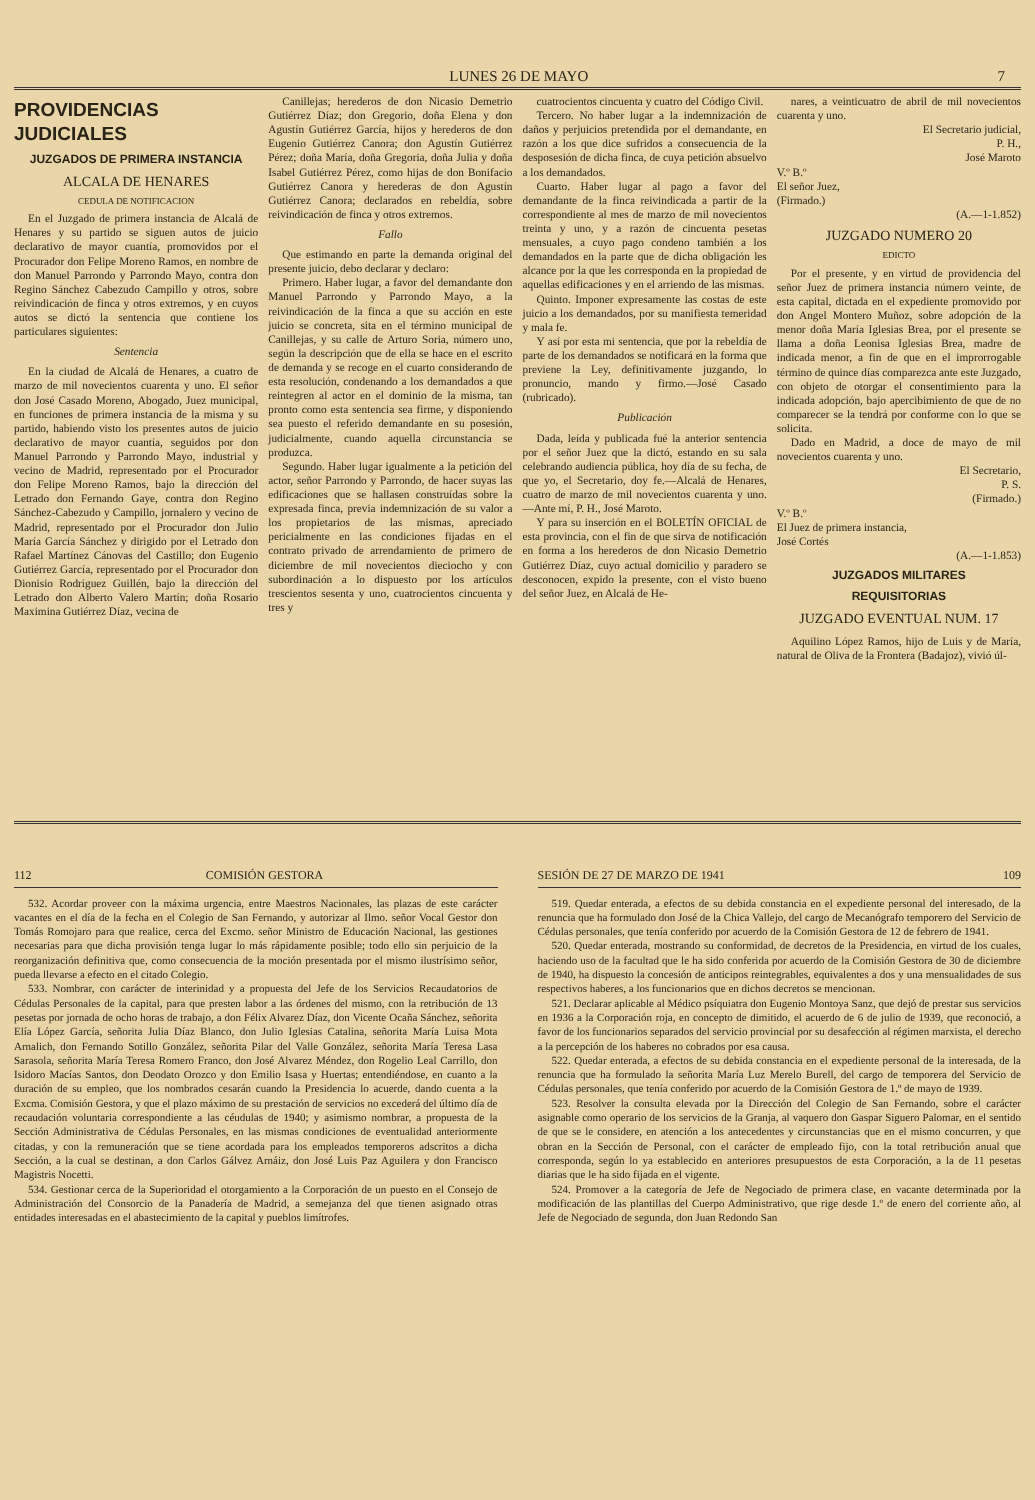LUNES 26 DE MAYO 7
PROVIDENCIAS JUDICIALES
JUZGADOS DE PRIMERA INSTANCIA
ALCALA DE HENARES
CEDULA DE NOTIFICACION
En el Juzgado de primera instancia de Alcalá de Henares y su partido se siguen autos de juicio declarativo de mayor cuantía, promovidos por el Procurador don Felipe Moreno Ramos, en nombre de don Manuel Parrondo y Parrondo Mayo, contra don Regino Sánchez Cabezudo Campillo y otros, sobre reivindicación de finca y otros extremos, y en cuyos autos se dictó la sentencia que contiene los particulares siguientes:
Sentencia
En la ciudad de Alcalá de Henares, a cuatro de marzo de mil novecientos cuarenta y uno. El señor don José Casado Moreno, Abogado, Juez municipal, en funciones de primera instancia de la misma y su partido, habiendo visto los presentes autos de juicio declarativo de mayor cuantía, seguidos por don Manuel Parrondo y Parrondo Mayo, industrial y vecino de Madrid, representado por el Procurador don Felipe Moreno Ramos, bajo la dirección del Letrado don Fernando Gaye, contra don Regino Sánchez-Cabezudo y Campillo, jornalero y vecino de Madrid, representado por el Procurador don Julio María García Sánchez y dirigido por el Letrado don Rafael Martínez Cánovas del Castillo; don Eugenio Gutiérrez García, representado por el Procurador don Dionisio Rodríguez Guillén, bajo la dirección del Letrado don Alberto Valero Martín; doña Rosario Maximina Gutiérrez Díaz, vecina de
Canillejas; herederos de don Nicasio Demetrio Gutiérrez Díaz; don Gregorio, doña Elena y don Agustín Gutiérrez García, hijos y herederos de don Eugenio Gutiérrez Canora; don Agustín Gutiérrez Pérez; doña María, doña Gregoria, doña Julia y doña Isabel Gutiérrez Pérez, como hijas de don Bonifacio Gutiérrez Canora y herederas de don Agustín Gutiérrez Canora; declarados en rebeldía, sobre reivindicación de finca y otros extremos.
Fallo
Que estimando en parte la demanda original del presente juicio, debo declarar y declaro:
Primero. Haber lugar, a favor del demandante don Manuel Parrondo y Parrondo Mayo, a la reivindicación de la finca a que su acción en este juicio se concreta, sita en el término municipal de Canillejas, y su calle de Arturo Soria, número uno, según la descripción que de ella se hace en el escrito de demanda y se recoge en el cuarto considerando de esta resolución, condenando a los demandados a que reintegren al actor en el dominio de la misma, tan pronto como esta sentencia sea firme, y disponiendo sea puesto el referido demandante en su posesión, judicialmente, cuando aquella circunstancia se produzca.
Segundo. Haber lugar igualmente a la petición del actor, señor Parrondo y Parrondo, de hacer suyas las edificaciones que se hallasen construídas sobre la expresada finca, previa indemnización de su valor a los propietarios de las mismas, apreciado pericialmente en las condiciones fijadas en el contrato privado de arrendamiento de primero de diciembre de mil novecientos dieciocho y con subordinación a lo dispuesto por los artículos trescientos sesenta y uno, cuatrocientos cincuenta y tres y
cuatrocientos cincuenta y cuatro del Código Civil.
Tercero. No haber lugar a la indemnización de daños y perjuicios pretendida por el demandante, en razón a los que dice sufridos a consecuencia de la desposesión de dicha finca, de cuya petición absuelvo a los demandados.
Cuarto. Haber lugar al pago a favor del demandante de la finca reivindicada a partir de la correspondiente al mes de marzo de mil novecientos treinta y uno, y a razón de cincuenta pesetas mensuales, a cuyo pago condeno también a los demandados en la parte que de dicha obligación les alcance por la que les corresponda en la propiedad de aquellas edificaciones y en el arriendo de las mismas.
Quinto. Imponer expresamente las costas de este juicio a los demandados, por su manifiesta temeridad y mala fe.
Y así por esta mi sentencia, que por la rebeldía de parte de los demandados se notificará en la forma que previene la Ley, definitivamente juzgando, lo pronuncio, mando y firmo.—José Casado (rubricado).
Publicación
Dada, leída y publicada fué la anterior sentencia por el señor Juez que la dictó, estando en su sala celebrando audiencia pública, hoy día de su fecha, de que yo, el Secretario, doy fe.—Alcalá de Henares, cuatro de marzo de mil novecientos cuarenta y uno.—Ante mí, P. H., José Maroto.
Y para su inserción en el BOLETÍN OFICIAL de esta provincia, con el fin de que sirva de notificación en forma a los herederos de don Nicasio Demetrio Gutiérrez Díaz, cuyo actual domicilio y paradero se desconocen, expido la presente, con el visto bueno del señor Juez, en Alcalá de He-
nares, a veinticuatro de abril de mil novecientos cuarenta y uno.
El Secretario judicial,
P. H.,
José Maroto
V.º B.º
El señor Juez,
(Firmado.)
(A.—1-1.852)
JUZGADO NUMERO 20
EDICTO
Por el presente, y en virtud de providencia del señor Juez de primera instancia número veinte, de esta capital, dictada en el expediente promovido por don Angel Montero Muñoz, sobre adopción de la menor doña María Iglesias Brea, por el presente se llama a doña Leonisa Iglesias Brea, madre de indicada menor, a fin de que en el improrrogable término de quince días comparezca ante este Juzgado, con objeto de otorgar el consentimiento para la indicada adopción, bajo apercibimiento de que de no comparecer se la tendrá por conforme con lo que se solicita.
Dado en Madrid, a doce de mayo de mil novecientos cuarenta y uno.
El Secretario,
P. S.
(Firmado.)
V.º B.º
El Juez de primera instancia,
José Cortés
(A.—1-1.853)
JUZGADOS MILITARES
REQUISITORIAS
JUZGADO EVENTUAL NUM. 17
Aquilino López Ramos, hijo de Luis y de María, natural de Oliva de la Frontera (Badajoz), vivió úl-
112 COMISIÓN GESTORA
532. Acordar proveer con la máxima urgencia, entre Maestros Nacionales, las plazas de este carácter vacantes en el día de la fecha en el Colegio de San Fernando, y autorizar al Ilmo. señor Vocal Gestor don Tomás Romojaro para que realice, cerca del Excmo. señor Ministro de Educación Nacional, las gestiones necesarias para que dicha provisión tenga lugar lo más rápidamente posible; todo ello sin perjuicio de la reorganización definitiva que, como consecuencia de la moción presentada por el mismo ilustrísimo señor, pueda llevarse a efecto en el citado Colegio.
533. Nombrar, con carácter de interinidad y a propuesta del Jefe de los Servicios Recaudatorios de Cédulas Personales de la capital, para que presten labor a las órdenes del mismo, con la retribución de 13 pesetas por jornada de ocho horas de trabajo, a don Félix Alvarez Díaz, don Vicente Ocaña Sánchez, señorita Elía López García, señorita Julia Díaz Blanco, don Julio Iglesias Catalina, señorita María Luisa Mota Arnalich, don Fernando Sotillo González, señorita Pilar del Valle González, señorita María Teresa Lasa Sarasola, señorita María Teresa Romero Franco, don José Alvarez Méndez, don Rogelio Leal Carrillo, don Isidoro Macías Santos, don Deodato Orozco y don Emilio Isasa y Huertas; entendiéndose, en cuanto a la duración de su empleo, que los nombrados cesarán cuando la Presidencia lo acuerde, dando cuenta a la Excma. Comisión Gestora, y que el plazo máximo de su prestación de servicios no excederá del último día de recaudación voluntaria correspondiente a las céudulas de 1940; y asimismo nombrar, a propuesta de la Sección Administrativa de Cédulas Personales, en las mismas condiciones de eventualidad anteriormente citadas, y con la remuneración que se tiene acordada para los empleados temporeros adscritos a dicha Sección, a la cual se destinan, a don Carlos Gálvez Arnáiz, don José Luis Paz Aguilera y don Francisco Magistris Nocetti.
534. Gestionar cerca de la Superioridad el otorgamiento a la Corporación de un puesto en el Consejo de Administración del Consorcio de la Panadería de Madrid, a semejanza del que tienen asignado otras entidades interesadas en el abastecimiento de la capital y pueblos limítrofes.
SESIÓN DE 27 DE MARZO DE 1941 109
519. Quedar enterada, a efectos de su debida constancia en el expediente personal del interesado, de la renuncia que ha formulado don José de la Chica Vallejo, del cargo de Mecanógrafo temporero del Servicio de Cédulas personales, que tenía conferido por acuerdo de la Comisión Gestora de 12 de febrero de 1941.
520. Quedar enterada, mostrando su conformidad, de decretos de la Presidencia, en virtud de los cuales, haciendo uso de la facultad que le ha sido conferida por acuerdo de la Comisión Gestora de 30 de diciembre de 1940, ha dispuesto la concesión de anticipos reintegrables, equivalentes a dos y una mensualidades de sus respectivos haberes, a los funcionarios que en dichos decretos se mencionan.
521. Declarar aplicable al Médico psíquiatra don Eugenio Montoya Sanz, que dejó de prestar sus servicios en 1936 a la Corporación roja, en concepto de dimitido, el acuerdo de 6 de julio de 1939, que reconoció, a favor de los funcionarios separados del servicio provincial por su desafección al régimen marxista, el derecho a la percepción de los haberes no cobrados por esa causa.
522. Quedar enterada, a efectos de su debida constancia en el expediente personal de la interesada, de la renuncia que ha formulado la señorita María Luz Merelo Burell, del cargo de temporera del Servicio de Cédulas personales, que tenía conferido por acuerdo de la Comisión Gestora de 1.º de mayo de 1939.
523. Resolver la consulta elevada por la Dirección del Colegio de San Fernando, sobre el carácter asignable como operario de los servicios de la Granja, al vaquero don Gaspar Siguero Palomar, en el sentido de que se le considere, en atención a los antecedentes y circunstancias que en el mismo concurren, y que obran en la Sección de Personal, con el carácter de empleado fijo, con la total retribución anual que corresponda, según lo ya establecido en anteriores presupuestos de esta Corporación, a la de 11 pesetas diarias que le ha sido fijada en el vigente.
524. Promover a la categoría de Jefe de Negociado de primera clase, en vacante determinada por la modificación de las plantillas del Cuerpo Administrativo, que rige desde 1.º de enero del corriente año, al Jefe de Negociado de segunda, don Juan Redondo San